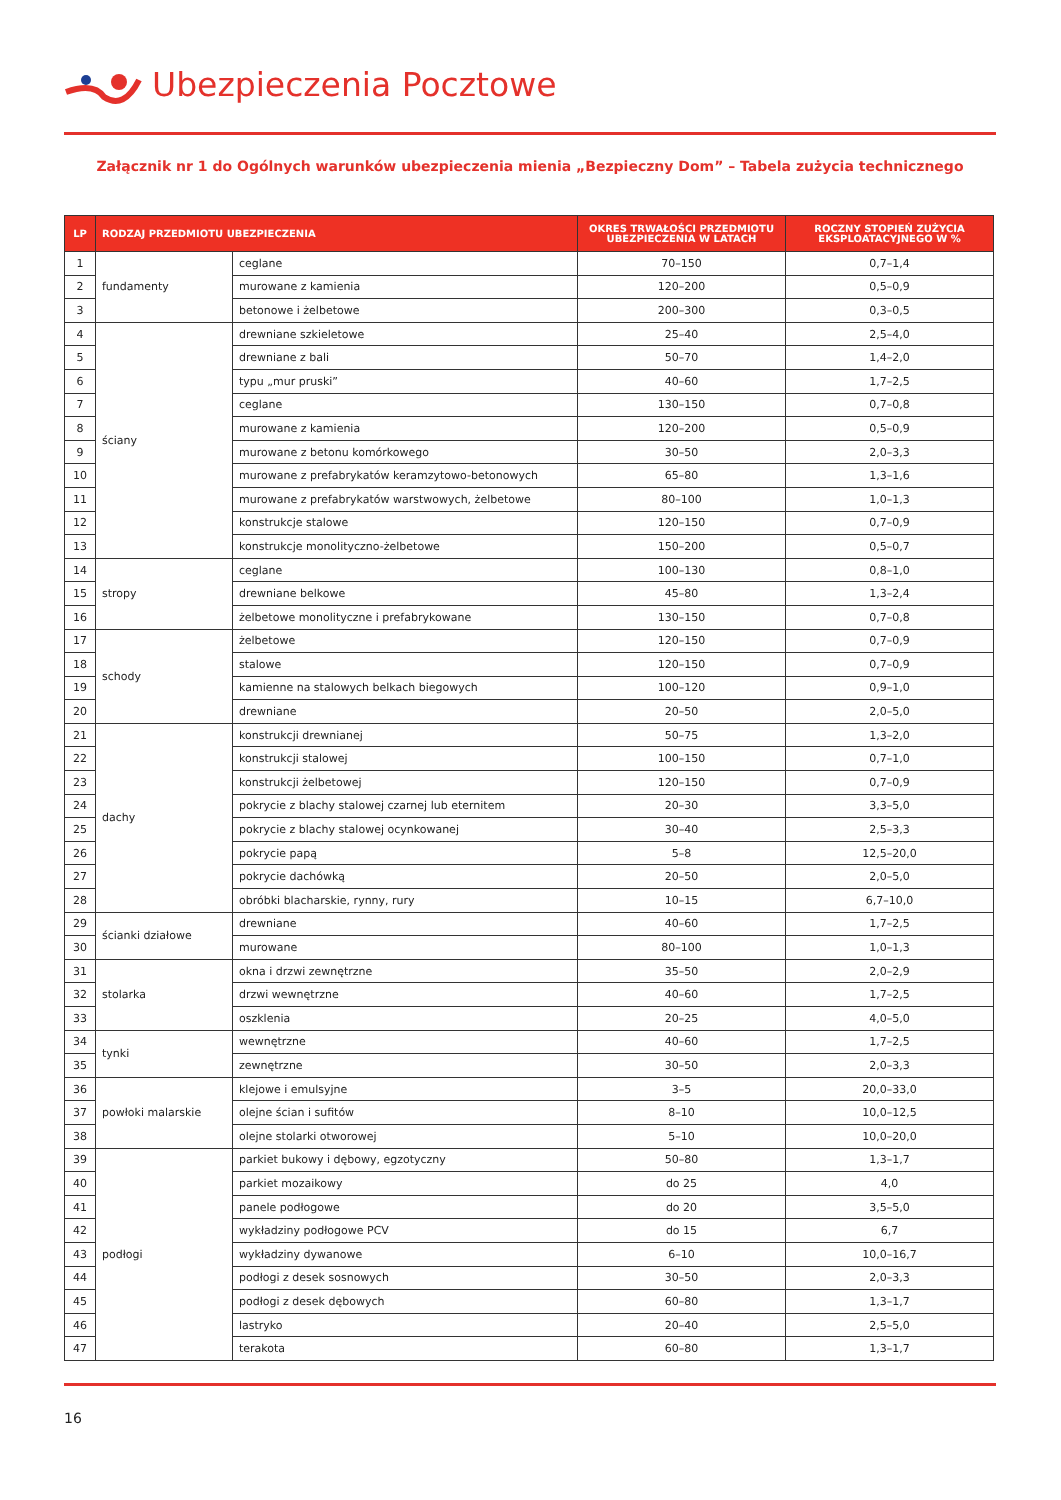Ubezpieczenia Pocztowe
Załącznik nr 1 do Ogólnych warunków ubezpieczenia mienia „Bezpieczny Dom” – Tabela zużycia technicznego
| LP | RODZAJ PRZEDMIOTU UBEZPIECZENIA | | OKRES TRWAŁOŚCI PRZEDMIOTU UBEZPIECZENIA W LATACH | ROCZNY STOPIEŃ ZUŻYCIA EKSPLOATACYJNEGO W % |
| --- | --- | --- | --- | --- |
| 1 | fundamenty | ceglane | 70–150 | 0,7–1,4 |
| 2 | | murowane z kamienia | 120–200 | 0,5–0,9 |
| 3 | | betonowe i żelbetowe | 200–300 | 0,3–0,5 |
| 4 | ściany | drewniane szkieletowe | 25–40 | 2,5–4,0 |
| 5 | | drewniane z bali | 50–70 | 1,4–2,0 |
| 6 | | typu „mur pruski” | 40–60 | 1,7–2,5 |
| 7 | | ceglane | 130–150 | 0,7–0,8 |
| 8 | | murowane z kamienia | 120–200 | 0,5–0,9 |
| 9 | | murowane z betonu komórkowego | 30–50 | 2,0–3,3 |
| 10 | | murowane z prefabrykatów keramzytowo-betonowych | 65–80 | 1,3–1,6 |
| 11 | | murowane z prefabrykatów warstwowych, żelbetowe | 80–100 | 1,0–1,3 |
| 12 | | konstrukcje stalowe | 120–150 | 0,7–0,9 |
| 13 | | konstrukcje monolityczno-żelbetowe | 150–200 | 0,5–0,7 |
| 14 | stropy | ceglane | 100–130 | 0,8–1,0 |
| 15 | | drewniane belkowe | 45–80 | 1,3–2,4 |
| 16 | | żelbetowe monolityczne i prefabrykowane | 130–150 | 0,7–0,8 |
| 17 | schody | żelbetowe | 120–150 | 0,7–0,9 |
| 18 | | stalowe | 120–150 | 0,7–0,9 |
| 19 | | kamienne na stalowych belkach biegowych | 100–120 | 0,9–1,0 |
| 20 | | drewniane | 20–50 | 2,0–5,0 |
| 21 | dachy | konstrukcji drewnianej | 50–75 | 1,3–2,0 |
| 22 | | konstrukcji stalowej | 100–150 | 0,7–1,0 |
| 23 | | konstrukcji żelbetowej | 120–150 | 0,7–0,9 |
| 24 | | pokrycie z blachy stalowej czarnej lub eternitem | 20–30 | 3,3–5,0 |
| 25 | | pokrycie z blachy stalowej ocynkowanej | 30–40 | 2,5–3,3 |
| 26 | | pokrycie papą | 5–8 | 12,5–20,0 |
| 27 | | pokrycie dachówką | 20–50 | 2,0–5,0 |
| 28 | | obróbki blacharskie, rynny, rury | 10–15 | 6,7–10,0 |
| 29 | ścianki działowe | drewniane | 40–60 | 1,7–2,5 |
| 30 | | murowane | 80–100 | 1,0–1,3 |
| 31 | stolarka | okna i drzwi zewnętrzne | 35–50 | 2,0–2,9 |
| 32 | | drzwi wewnętrzne | 40–60 | 1,7–2,5 |
| 33 | | oszklenia | 20–25 | 4,0–5,0 |
| 34 | tynki | wewnętrzne | 40–60 | 1,7–2,5 |
| 35 | | zewnętrzne | 30–50 | 2,0–3,3 |
| 36 | powłoki malarskie | klejowe i emulsyjne | 3–5 | 20,0–33,0 |
| 37 | | olejne ścian i sufitów | 8–10 | 10,0–12,5 |
| 38 | | olejne stolarki otworowej | 5–10 | 10,0–20,0 |
| 39 | podłogi | parkiet bukowy i dębowy, egzotyczny | 50–80 | 1,3–1,7 |
| 40 | | parkiet mozaikowy | do 25 | 4,0 |
| 41 | | panele podłogowe | do 20 | 3,5–5,0 |
| 42 | | wykładziny podłogowe PCV | do 15 | 6,7 |
| 43 | | wykładziny dywanowe | 6–10 | 10,0–16,7 |
| 44 | | podłogi z desek sosnowych | 30–50 | 2,0–3,3 |
| 45 | | podłogi z desek dębowych | 60–80 | 1,3–1,7 |
| 46 | | lastryko | 20–40 | 2,5–5,0 |
| 47 | | terakota | 60–80 | 1,3–1,7 |
16